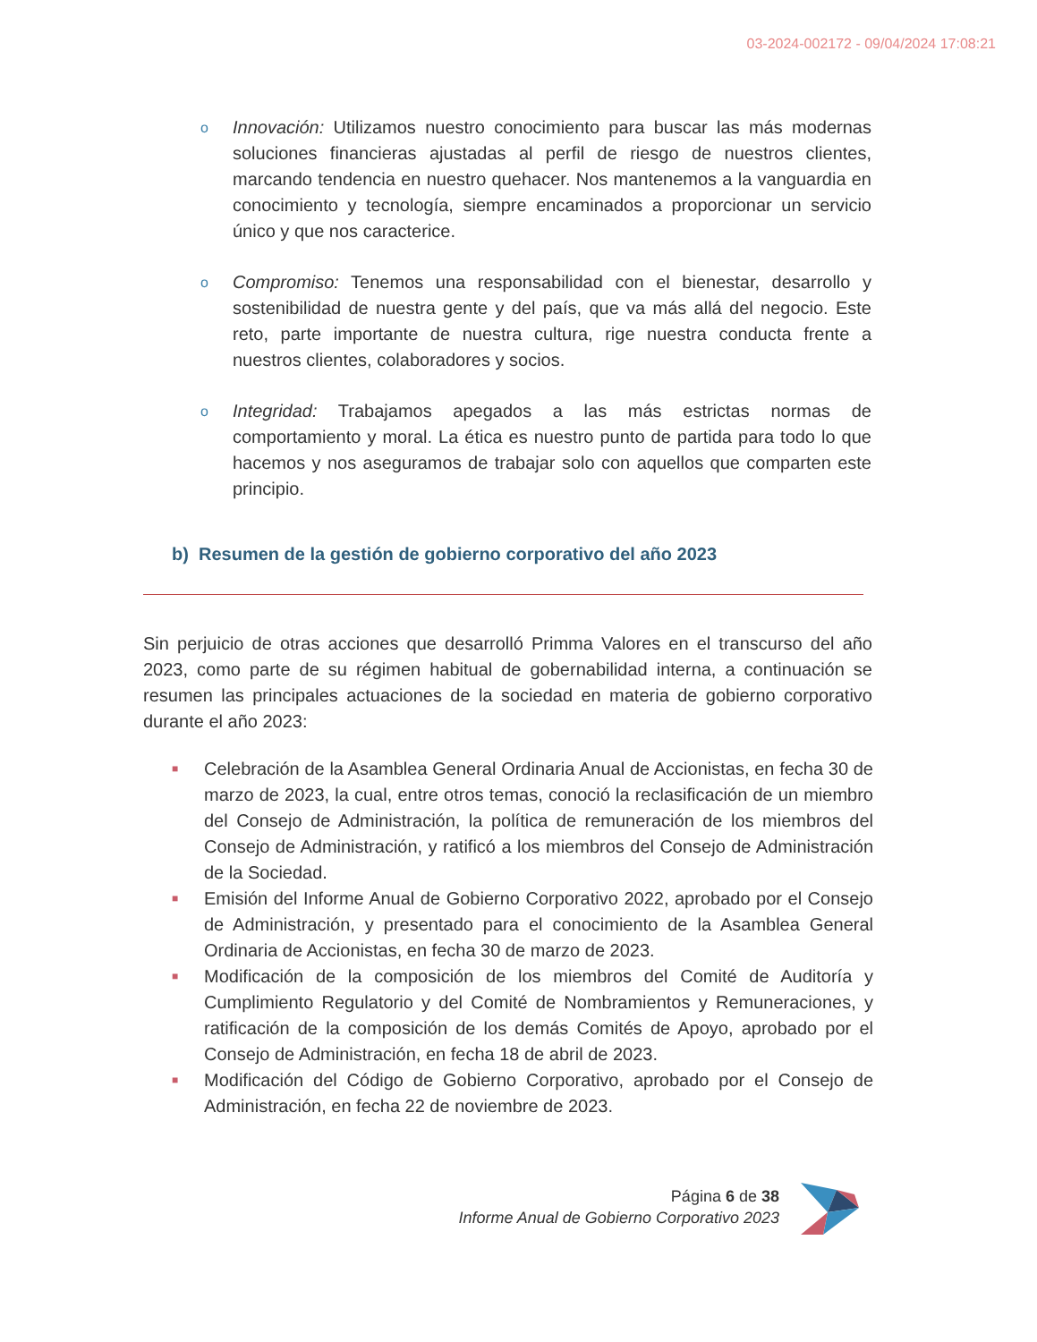03-2024-002172 - 09/04/2024 17:08:21
o
Innovación: Utilizamos nuestro conocimiento para buscar las más modernas soluciones financieras ajustadas al perfil de riesgo de nuestros clientes, marcando tendencia en nuestro quehacer. Nos mantenemos a la vanguardia en conocimiento y tecnología, siempre encaminados a proporcionar un servicio único y que nos caracterice.
o
Compromiso: Tenemos una responsabilidad con el bienestar, desarrollo y sostenibilidad de nuestra gente y del país, que va más allá del negocio. Este reto, parte importante de nuestra cultura, rige nuestra conducta frente a nuestros clientes, colaboradores y socios.
o
Integridad: Trabajamos apegados a las más estrictas normas de comportamiento y moral. La ética es nuestro punto de partida para todo lo que hacemos y nos aseguramos de trabajar solo con aquellos que comparten este principio.
b) Resumen de la gestión de gobierno corporativo del año 2023
Sin perjuicio de otras acciones que desarrolló Primma Valores en el transcurso del año 2023, como parte de su régimen habitual de gobernabilidad interna, a continuación se resumen las principales actuaciones de la sociedad en materia de gobierno corporativo durante el año 2023:
■
Celebración de la Asamblea General Ordinaria Anual de Accionistas, en fecha 30 de marzo de 2023, la cual, entre otros temas, conoció la reclasificación de un miembro del Consejo de Administración, la política de remuneración de los miembros del Consejo de Administración, y ratificó a los miembros del Consejo de Administración de la Sociedad.
■
Emisión del Informe Anual de Gobierno Corporativo 2022, aprobado por el Consejo de Administración, y presentado para el conocimiento de la Asamblea General Ordinaria de Accionistas, en fecha 30 de marzo de 2023.
■
Modificación de la composición de los miembros del Comité de Auditoría y Cumplimiento Regulatorio y del Comité de Nombramientos y Remuneraciones, y ratificación de la composición de los demás Comités de Apoyo, aprobado por el Consejo de Administración, en fecha 18 de abril de 2023.
■
Modificación del Código de Gobierno Corporativo, aprobado por el Consejo de Administración, en fecha 22 de noviembre de 2023.
Página 6 de 38
Informe Anual de Gobierno Corporativo 2023